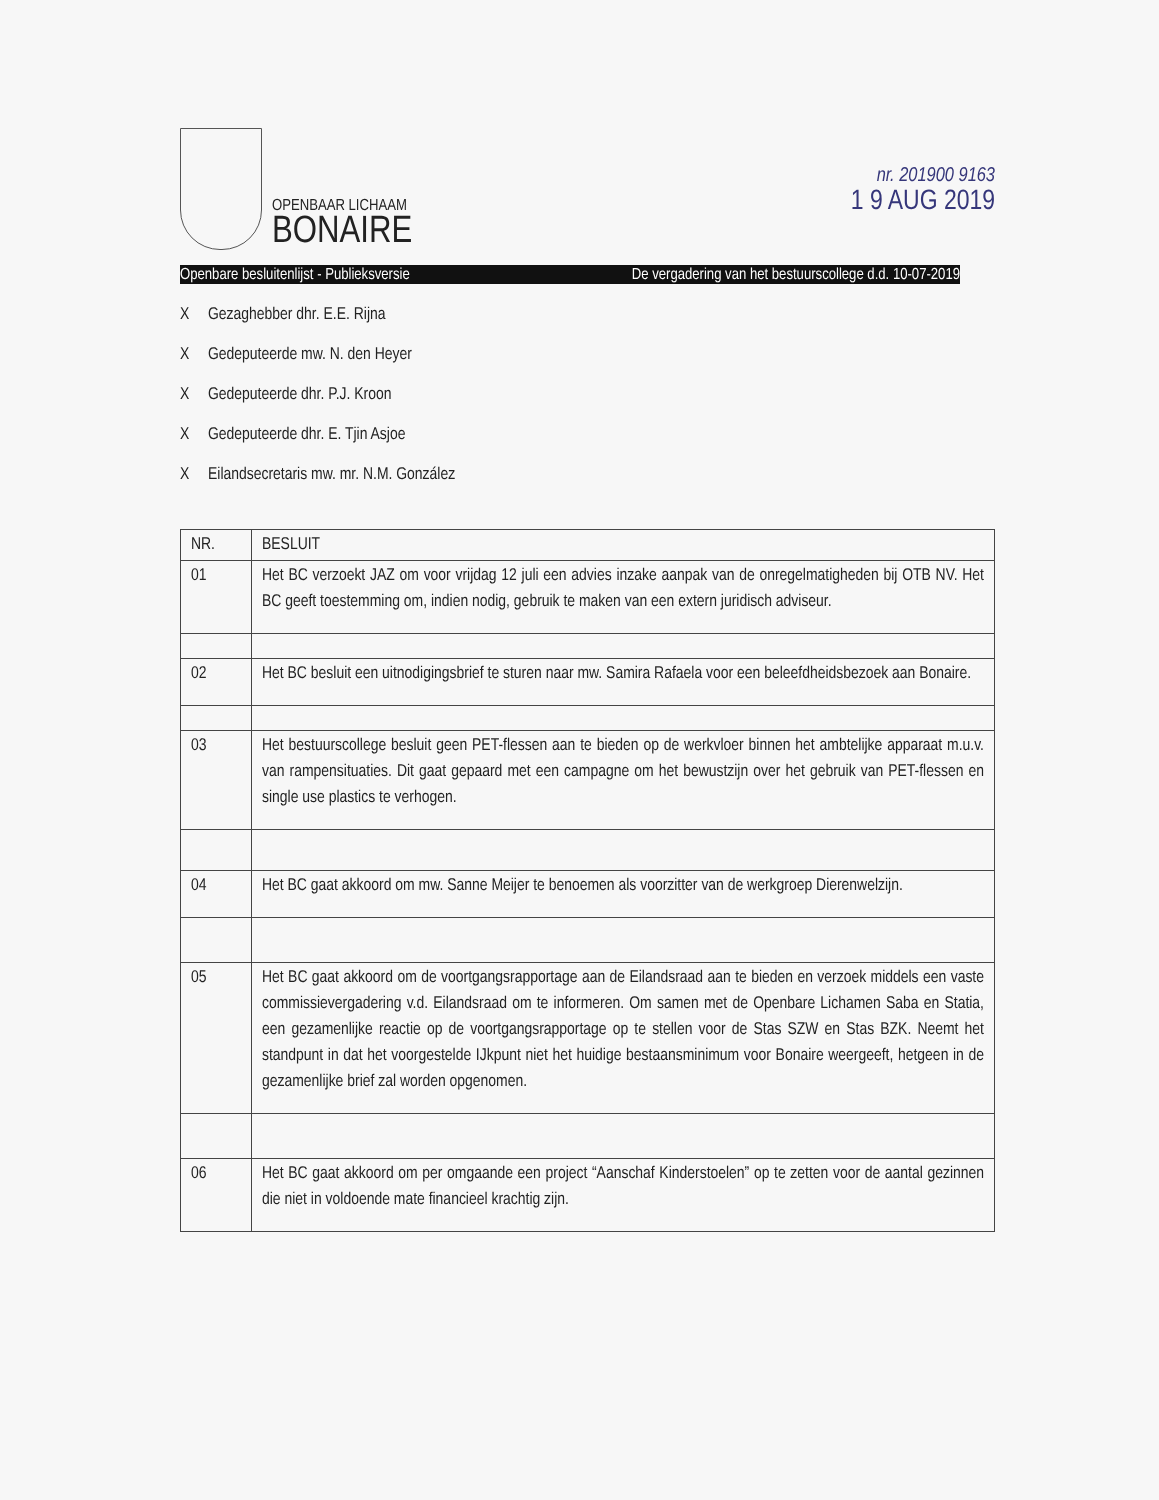OPENBAAR LICHAAM
BONAIRE
nr. 201900 9163
1 9 AUG 2019
Openbare besluitenlijst - Publieksversie De vergadering van het bestuurscollege d.d. 10-07-2019
X Gezaghebber dhr. E.E. Rijna
X Gedeputeerde mw. N. den Heyer
X Gedeputeerde dhr. P.J. Kroon
X Gedeputeerde dhr. E. Tjin Asjoe
X Eilandsecretaris mw. mr. N.M. González
| NR. | BESLUIT |
| --- | --- |
| 01 | Het BC verzoekt JAZ om voor vrijdag 12 juli een advies inzake aanpak van de onregelmatigheden bij OTB NV. Het BC geeft toestemming om, indien nodig, gebruik te maken van een extern juridisch adviseur. |
| 02 | Het BC besluit een uitnodigingsbrief te sturen naar mw. Samira Rafaela voor een beleefdheidsbezoek aan Bonaire. |
| 03 | Het bestuurscollege besluit geen PET-flessen aan te bieden op de werkvloer binnen het ambtelijke apparaat m.u.v. van rampensituaties. Dit gaat gepaard met een campagne om het bewustzijn over het gebruik van PET-flessen en single use plastics te verhogen. |
| 04 | Het BC gaat akkoord om mw. Sanne Meijer te benoemen als voorzitter van de werkgroep Dierenwelzijn. |
| 05 | Het BC gaat akkoord om de voortgangsrapportage aan de Eilandsraad aan te bieden en verzoek middels een vaste commissievergadering v.d. Eilandsraad om te informeren. Om samen met de Openbare Lichamen Saba en Statia, een gezamenlijke reactie op de voortgangsrapportage op te stellen voor de Stas SZW en Stas BZK. Neemt het standpunt in dat het voorgestelde IJkpunt niet het huidige bestaansminimum voor Bonaire weergeeft, hetgeen in de gezamenlijke brief zal worden opgenomen. |
| 06 | Het BC gaat akkoord om per omgaande een project “Aanschaf Kinderstoelen” op te zetten voor de aantal gezinnen die niet in voldoende mate financieel krachtig zijn. |